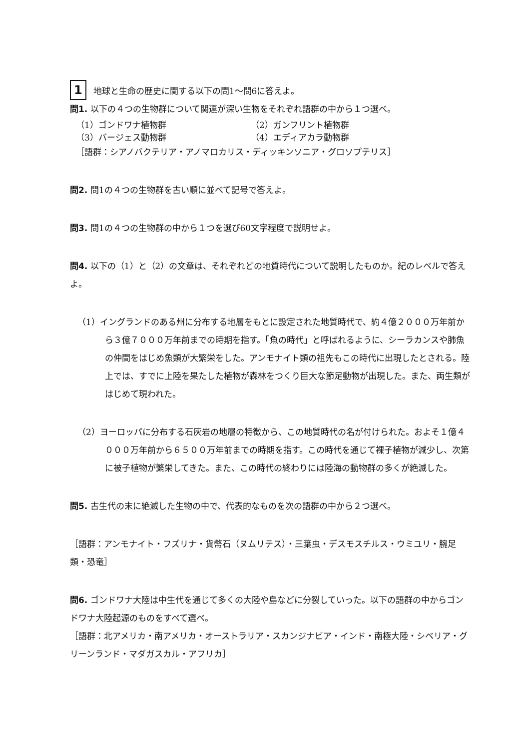1 地球と生命の歴史に関する以下の問1〜問6に答えよ。
問1. 以下の４つの生物群について関連が深い生物をそれぞれ語群の中から１つ選べ。
（1）ゴンドワナ植物群 （2）ガンフリント植物群
（3）バージェス動物群 （4）エディアカラ動物群
［語群：シアノバクテリア・アノマロカリス・ディッキンソニア・グロソプテリス］
問2. 問1の４つの生物群を古い順に並べて記号で答えよ。
問3. 問1の４つの生物群の中から１つを選び60文字程度で説明せよ。
問4. 以下の（1）と（2）の文章は、それぞれどの地質時代について説明したものか。紀のレベルで答えよ。
（1）イングランドのある州に分布する地層をもとに設定された地質時代で、約４億２０００万年前から３億７０００万年前までの時期を指す。「魚の時代」と呼ばれるように、シーラカンスや肺魚の仲間をはじめ魚類が大繁栄をした。アンモナイト類の祖先もこの時代に出現したとされる。陸上では、すでに上陸を果たした植物が森林をつくり巨大な節足動物が出現した。また、両生類がはじめて現われた。
（2）ヨーロッパに分布する石灰岩の地層の特徴から、この地質時代の名が付けられた。およそ１億４０００万年前から６５００万年前までの時期を指す。この時代を通じて裸子植物が減少し、次第に被子植物が繁栄してきた。また、この時代の終わりには陸海の動物群の多くが絶滅した。
問5. 古生代の末に絶滅した生物の中で、代表的なものを次の語群の中から２つ選べ。
［語群：アンモナイト・フズリナ・貨幣石（ヌムリテス）・三葉虫・デスモスチルス・ウミユリ・腕足類・恐竜］
問6. ゴンドワナ大陸は中生代を通じて多くの大陸や島などに分裂していった。以下の語群の中からゴンドワナ大陸起源のものをすべて選べ。
［語群：北アメリカ・南アメリカ・オーストラリア・スカンジナビア・インド・南極大陸・シベリア・グリーンランド・マダガスカル・アフリカ］